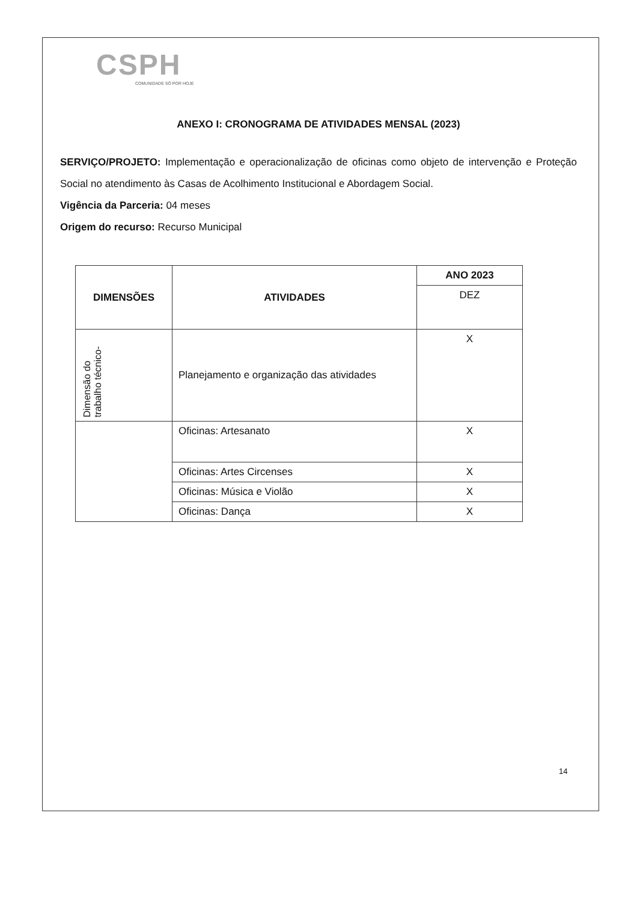CSPH
COMUNIDADE SÓ POR HOJE
ANEXO I: CRONOGRAMA DE ATIVIDADES MENSAL (2023)
SERVIÇO/PROJETO: Implementação e operacionalização de oficinas como objeto de intervenção e Proteção Social no atendimento às Casas de Acolhimento Institucional e Abordagem Social.
Vigência da Parceria: 04 meses
Origem do recurso: Recurso Municipal
| DIMENSÕES | ATIVIDADES | ANO 2023 |
| --- | --- | --- |
| | | DEZ |
| Dimensão do trabalho técnico- | Planejamento e organização das atividades | X |
| | Oficinas: Artesanato | X |
| | Oficinas: Artes Circenses | X |
| | Oficinas: Música e Violão | X |
| | Oficinas: Dança | X |
14